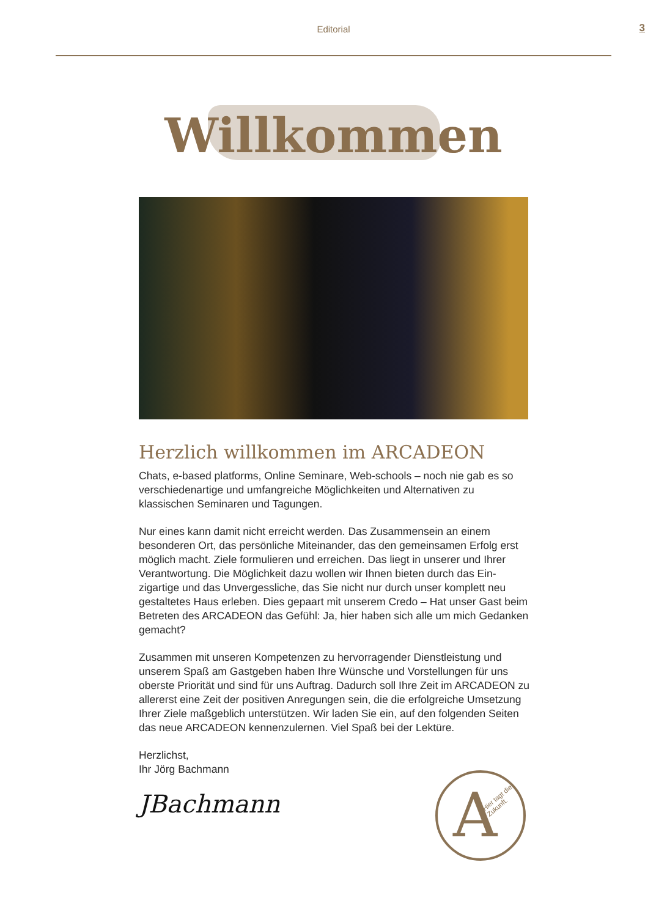Editorial
3
Willkommen
Herzlich willkommen im ARCADEON
Chats, e-based platforms, Online Seminare, Web-schools – noch nie gab es so verschiedenartige und umfangreiche Möglichkeiten und Alternativen zu klassischen Seminaren und Tagungen.
Nur eines kann damit nicht erreicht werden. Das Zusammensein an einem besonderen Ort, das persönliche Miteinander, das den gemeinsamen Erfolg erst möglich macht. Ziele formulieren und erreichen. Das liegt in unserer und Ihrer Verantwortung. Die Möglichkeit dazu wollen wir Ihnen bieten durch das Ein­zigartige und das Unvergessliche, das Sie nicht nur durch unser komplett neu gestaltetes Haus erleben. Dies gepaart mit unserem Credo – Hat unser Gast beim Betreten des ARCADEON das Gefühl: Ja, hier haben sich alle um mich Gedanken gemacht?
Zusammen mit unseren Kompetenzen zu hervorragender Dienstleistung und unserem Spaß am Gastgeben haben Ihre Wünsche und Vorstellungen für uns oberste Priorität und sind für uns Auftrag. Dadurch soll Ihre Zeit im ARCADEON zu allererst eine Zeit der positiven Anregungen sein, die die erfolgreiche Umsetzung Ihrer Ziele maßgeblich unterstützen. Wir laden Sie ein, auf den folgenden Seiten das neue ARCADEON kennenzulernen. Viel Spaß bei der Lektüre.
Herzlichst,
Ihr Jörg Bachmann
JBachmann
A Hier tagt die Zukunft.